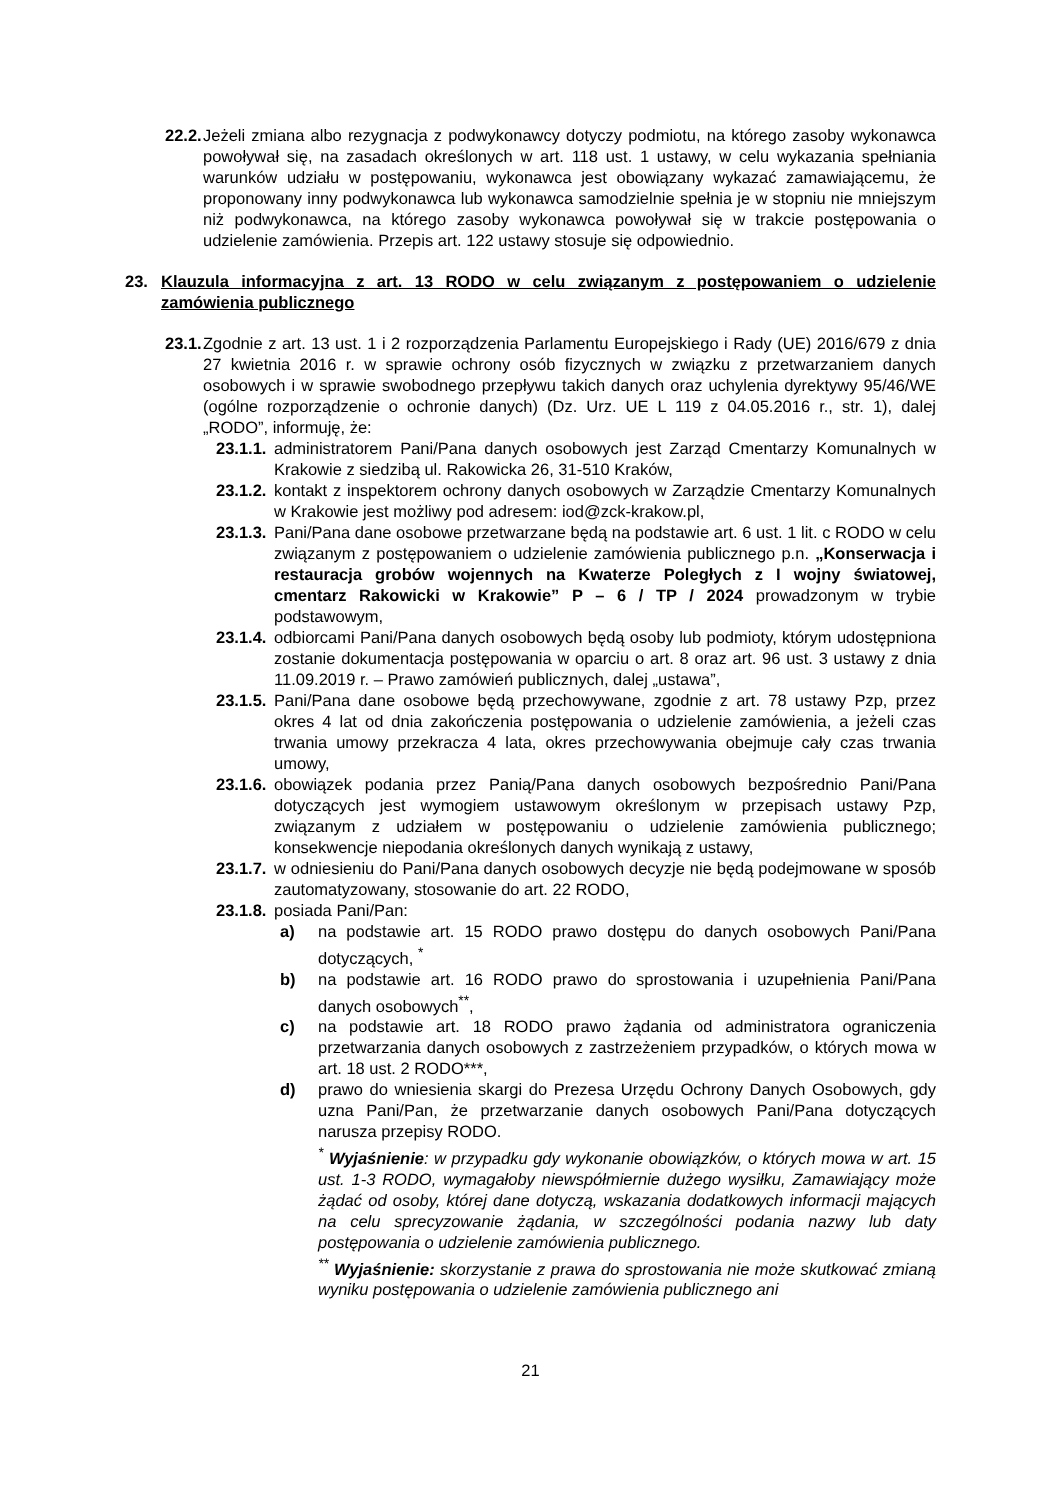22.2. Jeżeli zmiana albo rezygnacja z podwykonawcy dotyczy podmiotu, na którego zasoby wykonawca powoływał się, na zasadach określonych w art. 118 ust. 1 ustawy, w celu wykazania spełniania warunków udziału w postępowaniu, wykonawca jest obowiązany wykazać zamawiającemu, że proponowany inny podwykonawca lub wykonawca samodzielnie spełnia je w stopniu nie mniejszym niż podwykonawca, na którego zasoby wykonawca powoływał się w trakcie postępowania o udzielenie zamówienia. Przepis art. 122 ustawy stosuje się odpowiednio.
23. Klauzula informacyjna z art. 13 RODO w celu związanym z postępowaniem o udzielenie zamówienia publicznego
23.1. Zgodnie z art. 13 ust. 1 i 2 rozporządzenia Parlamentu Europejskiego i Rady (UE) 2016/679 z dnia 27 kwietnia 2016 r. w sprawie ochrony osób fizycznych w związku z przetwarzaniem danych osobowych i w sprawie swobodnego przepływu takich danych oraz uchylenia dyrektywy 95/46/WE (ogólne rozporządzenie o ochronie danych) (Dz. Urz. UE L 119 z 04.05.2016 r., str. 1), dalej „RODO”, informuję, że:
23.1.1. administratorem Pani/Pana danych osobowych jest Zarząd Cmentarzy Komunalnych w Krakowie z siedzibą ul. Rakowicka 26, 31-510 Kraków,
23.1.2. kontakt z inspektorem ochrony danych osobowych w Zarządzie Cmentarzy Komunalnych w Krakowie jest możliwy pod adresem: iod@zck-krakow.pl,
23.1.3. Pani/Pana dane osobowe przetwarzane będą na podstawie art. 6 ust. 1 lit. c RODO w celu związanym z postępowaniem o udzielenie zamówienia publicznego p.n. „Konserwacja i restauracja grobów wojennych na Kwaterze Poległych z I wojny światowej, cmentarz Rakowicki w Krakowie” P – 6 / TP / 2024 prowadzonym w trybie podstawowym,
23.1.4. odbiorcami Pani/Pana danych osobowych będą osoby lub podmioty, którym udostępniona zostanie dokumentacja postępowania w oparciu o art. 8 oraz art. 96 ust. 3 ustawy z dnia 11.09.2019 r. – Prawo zamówień publicznych, dalej „ustawa”,
23.1.5. Pani/Pana dane osobowe będą przechowywane, zgodnie z art. 78 ustawy Pzp, przez okres 4 lat od dnia zakończenia postępowania o udzielenie zamówienia, a jeżeli czas trwania umowy przekracza 4 lata, okres przechowywania obejmuje cały czas trwania umowy,
23.1.6. obowiązek podania przez Panią/Pana danych osobowych bezpośrednio Pani/Pana dotyczących jest wymogiem ustawowym określonym w przepisach ustawy Pzp, związanym z udziałem w postępowaniu o udzielenie zamówienia publicznego; konsekwencje niepodania określonych danych wynikają z ustawy,
23.1.7. w odniesieniu do Pani/Pana danych osobowych decyzje nie będą podejmowane w sposób zautomatyzowany, stosowanie do art. 22 RODO,
23.1.8. posiada Pani/Pan:
a) na podstawie art. 15 RODO prawo dostępu do danych osobowych Pani/Pana dotyczących, <sup>*</sup>
b) na podstawie art. 16 RODO prawo do sprostowania i uzupełnienia Pani/Pana danych osobowych<sup>**</sup>,
c) na podstawie art. 18 RODO prawo żądania od administratora ograniczenia przetwarzania danych osobowych z zastrzeżeniem przypadków, o których mowa w art. 18 ust. 2 RODO***,
d) prawo do wniesienia skargi do Prezesa Urzędu Ochrony Danych Osobowych, gdy uzna Pani/Pan, że przetwarzanie danych osobowych Pani/Pana dotyczących narusza przepisy RODO.
<sup>*</sup> Wyjaśnienie: w przypadku gdy wykonanie obowiązków, o których mowa w art. 15 ust. 1-3 RODO, wymagałoby niewspółmiernie dużego wysiłku, Zamawiający może żądać od osoby, której dane dotyczą, wskazania dodatkowych informacji mających na celu sprecyzowanie żądania, w szczególności podania nazwy lub daty postępowania o udzielenie zamówienia publicznego.
<sup>**</sup> Wyjaśnienie: skorzystanie z prawa do sprostowania nie może skutkować zmianą wyniku postępowania o udzielenie zamówienia publicznego ani
21